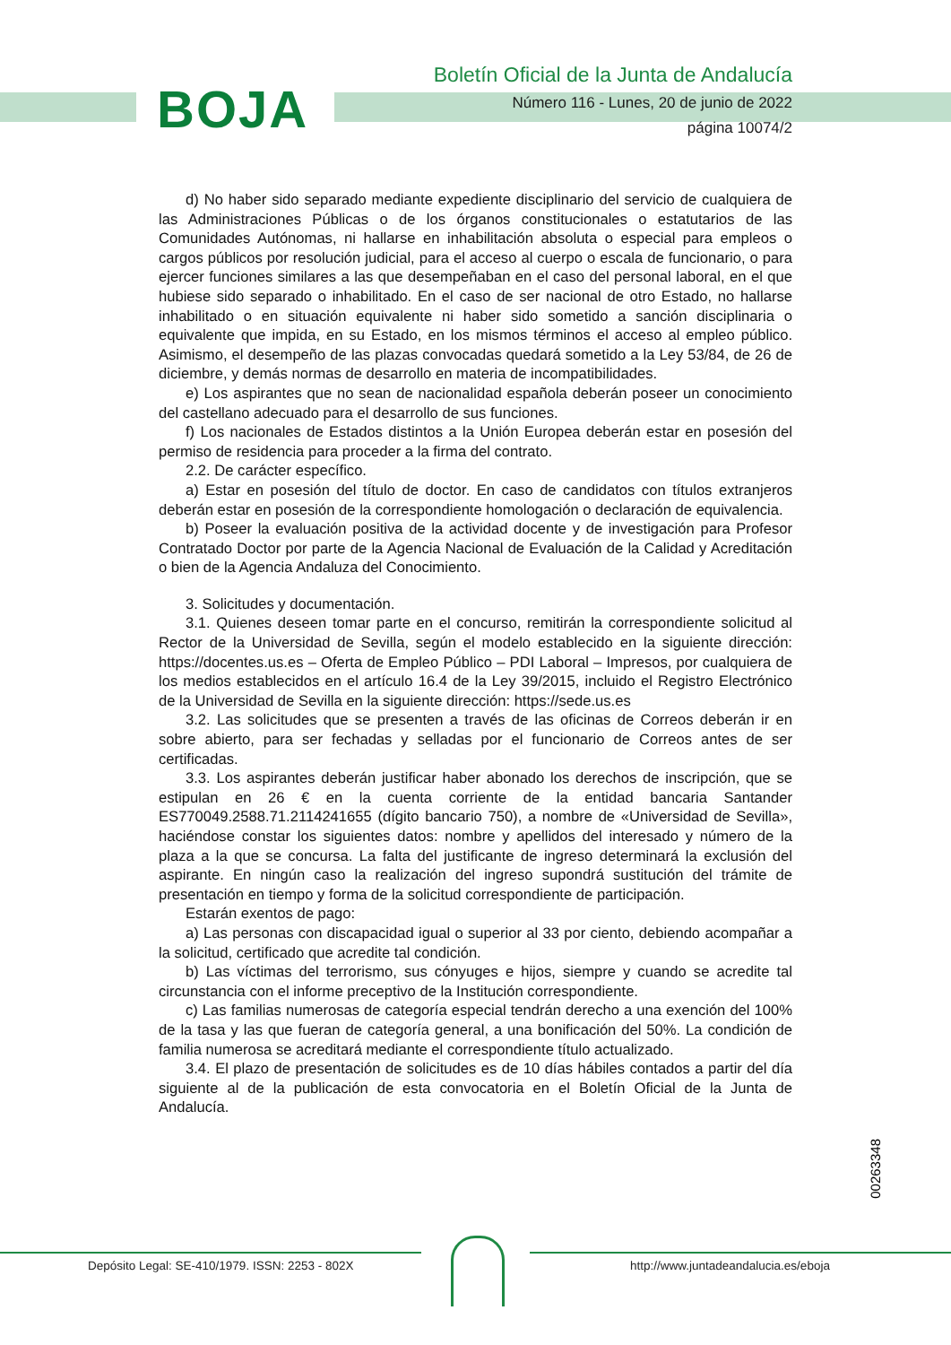BOJA
Boletín Oficial de la Junta de Andalucía
Número 116 - Lunes, 20 de junio de 2022
página 10074/2
d) No haber sido separado mediante expediente disciplinario del servicio de cualquiera de las Administraciones Públicas o de los órganos constitucionales o estatutarios de las Comunidades Autónomas, ni hallarse en inhabilitación absoluta o especial para empleos o cargos públicos por resolución judicial, para el acceso al cuerpo o escala de funcionario, o para ejercer funciones similares a las que desempeñaban en el caso del personal laboral, en el que hubiese sido separado o inhabilitado. En el caso de ser nacional de otro Estado, no hallarse inhabilitado o en situación equivalente ni haber sido sometido a sanción disciplinaria o equivalente que impida, en su Estado, en los mismos términos el acceso al empleo público. Asimismo, el desempeño de las plazas convocadas quedará sometido a la Ley 53/84, de 26 de diciembre, y demás normas de desarrollo en materia de incompatibilidades.
e) Los aspirantes que no sean de nacionalidad española deberán poseer un conocimiento del castellano adecuado para el desarrollo de sus funciones.
f) Los nacionales de Estados distintos a la Unión Europea deberán estar en posesión del permiso de residencia para proceder a la firma del contrato.
2.2. De carácter específico.
a) Estar en posesión del título de doctor. En caso de candidatos con títulos extranjeros deberán estar en posesión de la correspondiente homologación o declaración de equivalencia.
b) Poseer la evaluación positiva de la actividad docente y de investigación para Profesor Contratado Doctor por parte de la Agencia Nacional de Evaluación de la Calidad y Acreditación o bien de la Agencia Andaluza del Conocimiento.
3. Solicitudes y documentación.
3.1. Quienes deseen tomar parte en el concurso, remitirán la correspondiente solicitud al Rector de la Universidad de Sevilla, según el modelo establecido en la siguiente dirección: https://docentes.us.es – Oferta de Empleo Público – PDI Laboral – Impresos, por cualquiera de los medios establecidos en el artículo 16.4 de la Ley 39/2015, incluido el Registro Electrónico de la Universidad de Sevilla en la siguiente dirección: https://sede.us.es
3.2. Las solicitudes que se presenten a través de las oficinas de Correos deberán ir en sobre abierto, para ser fechadas y selladas por el funcionario de Correos antes de ser certificadas.
3.3. Los aspirantes deberán justificar haber abonado los derechos de inscripción, que se estipulan en 26 € en la cuenta corriente de la entidad bancaria Santander ES770049.2588.71.2114241655 (dígito bancario 750), a nombre de «Universidad de Sevilla», haciéndose constar los siguientes datos: nombre y apellidos del interesado y número de la plaza a la que se concursa. La falta del justificante de ingreso determinará la exclusión del aspirante. En ningún caso la realización del ingreso supondrá sustitución del trámite de presentación en tiempo y forma de la solicitud correspondiente de participación.
Estarán exentos de pago:
a) Las personas con discapacidad igual o superior al 33 por ciento, debiendo acompañar a la solicitud, certificado que acredite tal condición.
b) Las víctimas del terrorismo, sus cónyuges e hijos, siempre y cuando se acredite tal circunstancia con el informe preceptivo de la Institución correspondiente.
c) Las familias numerosas de categoría especial tendrán derecho a una exención del 100% de la tasa y las que fueran de categoría general, a una bonificación del 50%. La condición de familia numerosa se acreditará mediante el correspondiente título actualizado.
3.4. El plazo de presentación de solicitudes es de 10 días hábiles contados a partir del día siguiente al de la publicación de esta convocatoria en el Boletín Oficial de la Junta de Andalucía.
00263348
Depósito Legal: SE-410/1979. ISSN: 2253 - 802X
http://www.juntadeandalucia.es/eboja